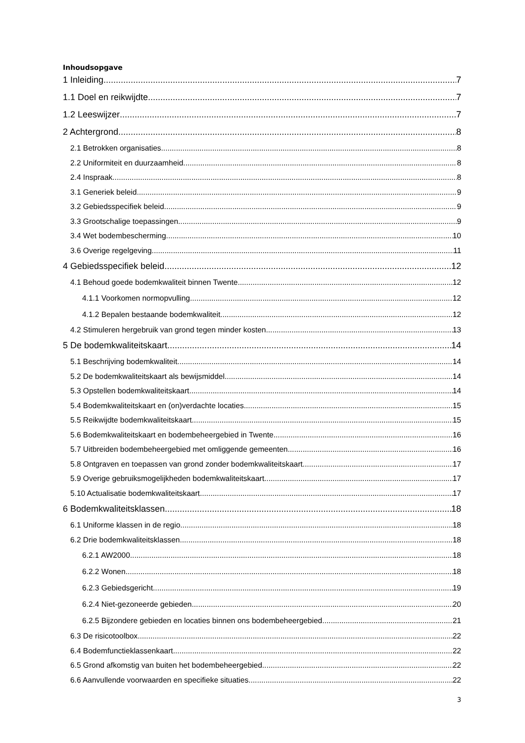Inhoudsopgave
1 Inleiding 7
1.1 Doel en reikwijdte 7
1.2 Leeswijzer 7
2 Achtergrond 8
2.1 Betrokken organisaties 8
2.2 Uniformiteit en duurzaamheid 8
2.4 Inspraak 8
3.1 Generiek beleid 9
3.2 Gebiedsspecifiek beleid 9
3.3 Grootschalige toepassingen 9
3.4 Wet bodembescherming 10
3.6 Overige regelgeving 11
4 Gebiedsspecifiek beleid 12
4.1 Behoud goede bodemkwaliteit binnen Twente 12
4.1.1 Voorkomen normopvulling 12
4.1.2 Bepalen bestaande bodemkwaliteit 12
4.2 Stimuleren hergebruik van grond tegen minder kosten 13
5 De bodemkwaliteitskaart 14
5.1 Beschrijving bodemkwaliteit 14
5.2 De bodemkwaliteitskaart als bewijsmiddel 14
5.3 Opstellen bodemkwaliteitskaart 14
5.4 Bodemkwaliteitskaart en (on)verdachte locaties 15
5.5 Reikwijdte bodemkwaliteitskaart 15
5.6 Bodemkwaliteitskaart en bodembeheergebied in Twente 16
5.7 Uitbreiden bodembeheergebied met omliggende gemeenten 16
5.8 Ontgraven en toepassen van grond zonder bodemkwaliteitskaart 17
5.9 Overige gebruiksmogelijkheden bodemkwaliteitskaart 17
5.10 Actualisatie bodemkwaliteitskaart 17
6 Bodemkwaliteitsklassen 18
6.1 Uniforme klassen in de regio 18
6.2 Drie bodemkwaliteitsklassen 18
6.2.1 AW2000 18
6.2.2 Wonen 18
6.2.3 Gebiedsgericht 19
6.2.4 Niet-gezoneerde gebieden 20
6.2.5 Bijzondere gebieden en locaties binnen ons bodembeheergebied 21
6.3 De risicotoolbox 22
6.4 Bodemfunctieklassenkaart 22
6.5 Grond afkomstig van buiten het bodembeheergebied 22
6.6 Aanvullende voorwaarden en specifieke situaties 22
3